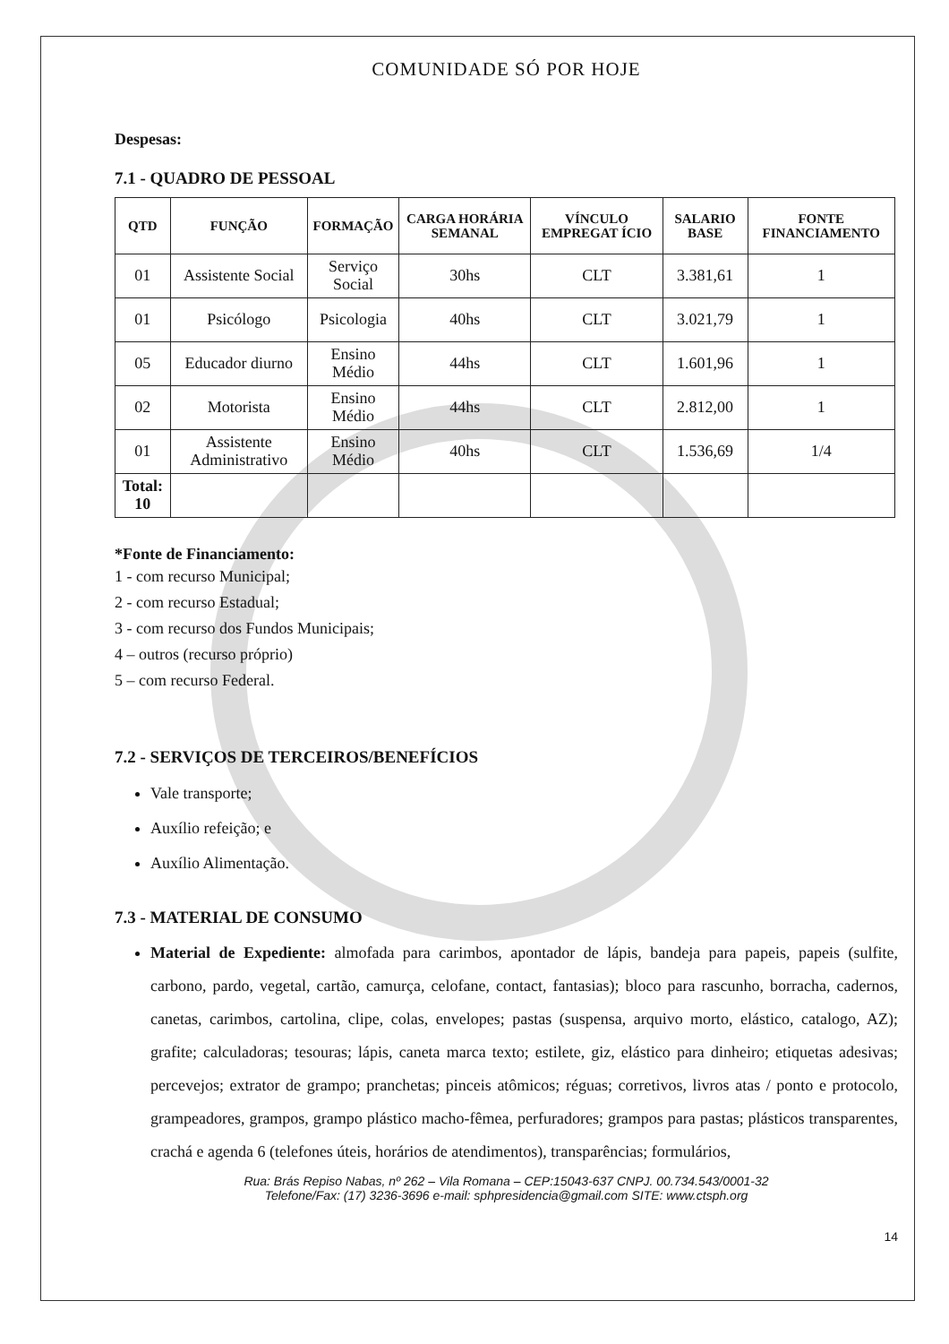COMUNIDADE SÓ POR HOJE
Despesas:
7.1 - QUADRO DE PESSOAL
| QTD | FUNÇÃO | FORMAÇÃO | CARGA HORÁRIA SEMANAL | VÍNCULO EMPREGAT ÍCIO | SALARIO BASE | FONTE FINANCIAMENTO |
| --- | --- | --- | --- | --- | --- | --- |
| 01 | Assistente Social | Serviço Social | 30hs | CLT | 3.381,61 | 1 |
| 01 | Psicólogo | Psicologia | 40hs | CLT | 3.021,79 | 1 |
| 05 | Educador diurno | Ensino Médio | 44hs | CLT | 1.601,96 | 1 |
| 02 | Motorista | Ensino Médio | 44hs | CLT | 2.812,00 | 1 |
| 01 | Assistente Administrativo | Ensino Médio | 40hs | CLT | 1.536,69 | 1/4 |
| Total: 10 | | | | | | |
*Fonte de Financiamento:
1 - com recurso Municipal;
2 - com recurso Estadual;
3 - com recurso dos Fundos Municipais;
4 – outros (recurso próprio)
5 – com recurso Federal.
7.2 - SERVIÇOS DE TERCEIROS/BENEFÍCIOS
Vale transporte;
Auxílio refeição; e
Auxílio Alimentação.
7.3 - MATERIAL DE CONSUMO
Material de Expediente: almofada para carimbos, apontador de lápis, bandeja para papeis, papeis (sulfite, carbono, pardo, vegetal, cartão, camurça, celofane, contact, fantasias); bloco para rascunho, borracha, cadernos, canetas, carimbos, cartolina, clipe, colas, envelopes; pastas (suspensa, arquivo morto, elástico, catalogo, AZ); grafite; calculadoras; tesouras; lápis, caneta marca texto; estilete, giz, elástico para dinheiro; etiquetas adesivas; percevejos; extrator de grampo; pranchetas; pinceis atômicos; réguas; corretivos, livros atas / ponto e protocolo, grampeadores, grampos, grampo plástico macho-fêmea, perfuradores; grampos para pastas; plásticos transparentes, crachá e agenda 6 (telefones úteis, horários de atendimentos), transparências; formulários,
Rua: Brás Repiso Nabas, nº 262 – Vila Romana – CEP:15043-637 CNPJ. 00.734.543/0001-32
Telefone/Fax: (17) 3236-3696 e-mail: sphpresidencia@gmail.com SITE: www.ctsph.org
14